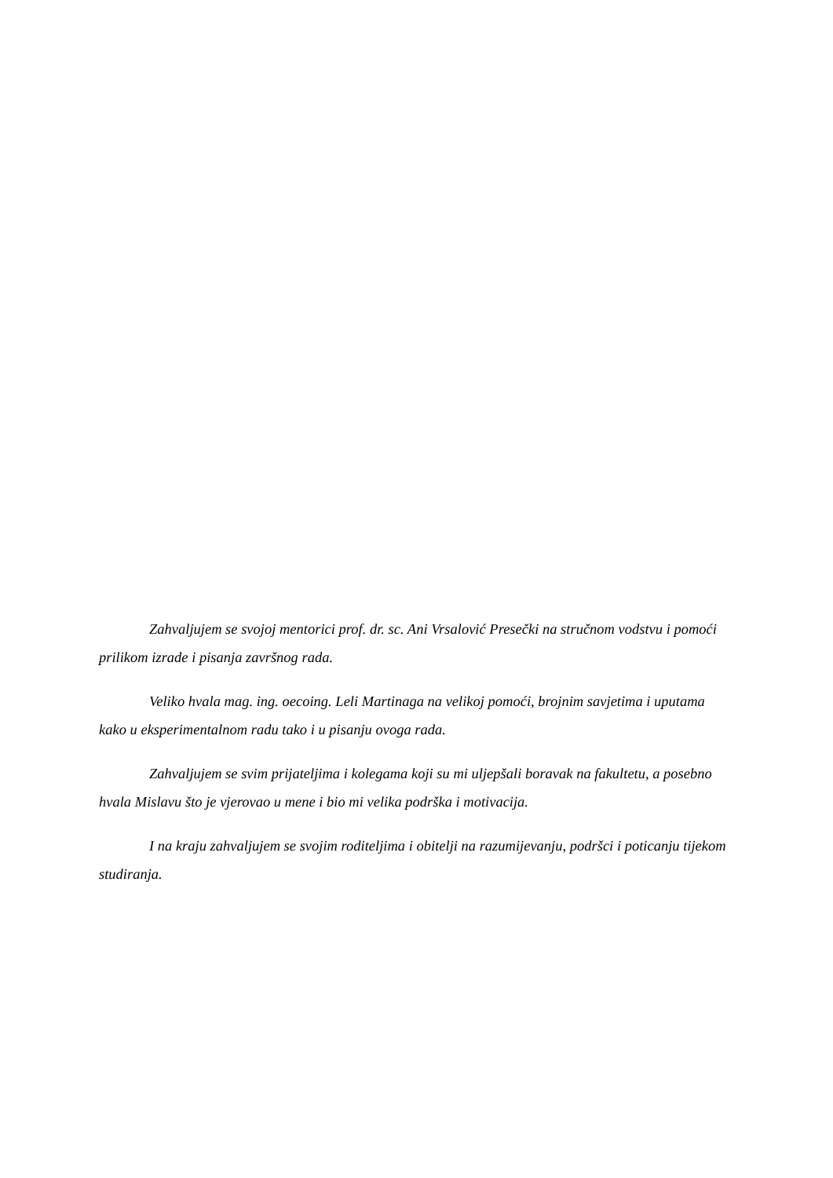Zahvaljujem se svojoj mentorici prof. dr. sc. Ani Vrsalović Presečki na stručnom vodstvu i pomoći prilikom izrade i pisanja završnog rada.
Veliko hvala mag. ing. oecoing. Leli Martinaga na velikoj pomoći, brojnim savjetima i uputama kako u eksperimentalnom radu tako i u pisanju ovoga rada.
Zahvaljujem se svim prijateljima i kolegama koji su mi uljepšali boravak na fakultetu, a posebno hvala Mislavu što je vjerovao u mene i bio mi velika podrška i motivacija.
I na kraju zahvaljujem se svojim roditeljima i obitelji na razumijevanju, podršci i poticanju tijekom studiranja.